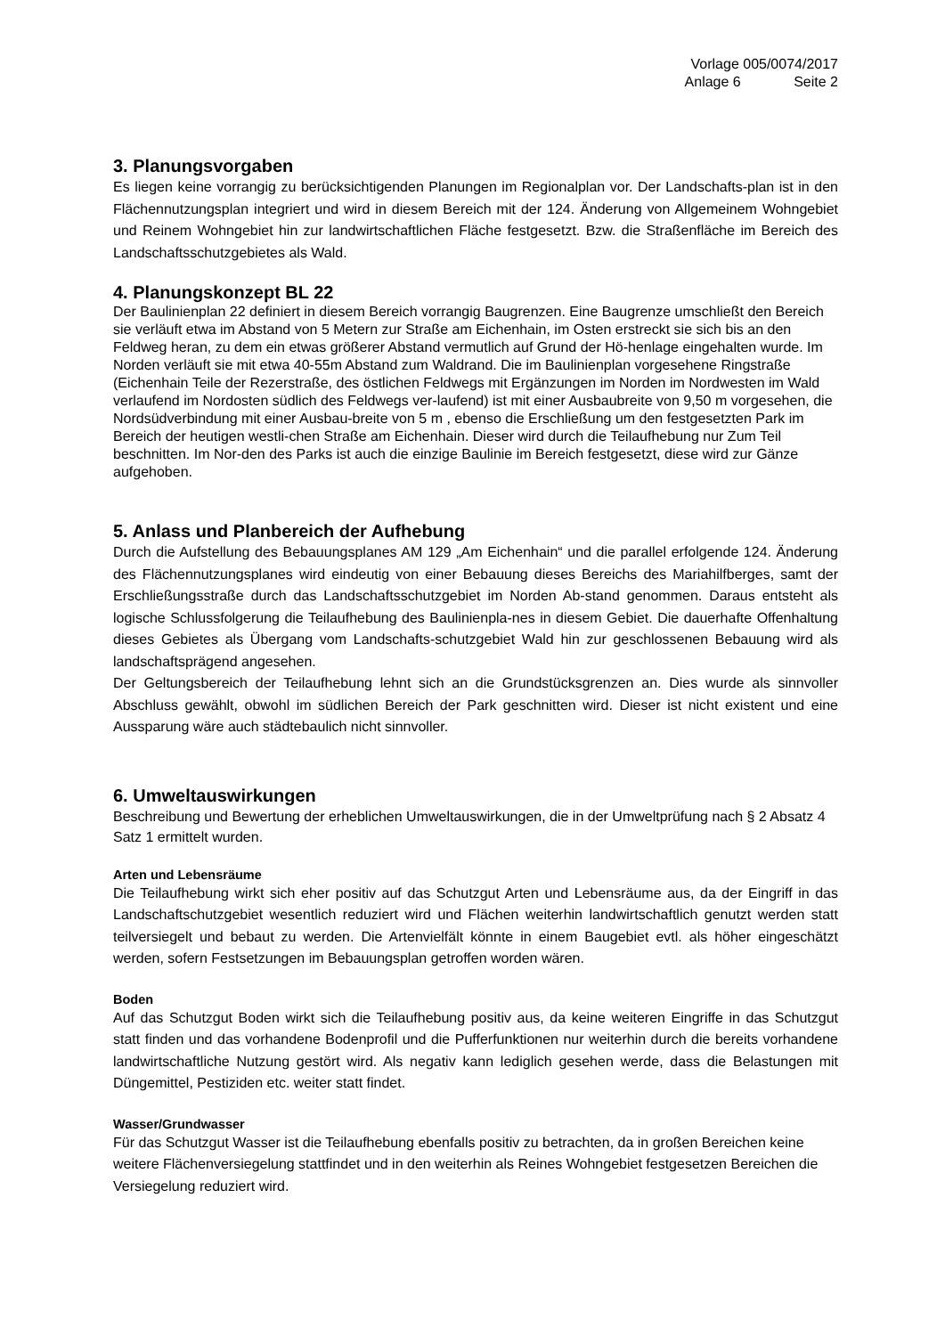Vorlage 005/0074/2017
Anlage 6 Seite 2
3. Planungsvorgaben
Es liegen keine vorrangig zu berücksichtigenden Planungen im Regionalplan vor. Der Landschafts-plan ist in den Flächennutzungsplan integriert und wird in diesem Bereich mit der 124. Änderung von Allgemeinem Wohngebiet und Reinem Wohngebiet hin zur landwirtschaftlichen Fläche festgesetzt. Bzw. die Straßenfläche im Bereich des Landschaftsschutzgebietes als Wald.
4. Planungskonzept BL 22
Der Baulinienplan 22 definiert in diesem Bereich vorrangig Baugrenzen. Eine Baugrenze umschließt den Bereich sie verläuft etwa im Abstand von 5 Metern zur Straße am Eichenhain, im Osten erstreckt sie sich bis an den Feldweg heran, zu dem ein etwas größerer Abstand vermutlich auf Grund der Hö-henlage eingehalten wurde. Im Norden verläuft sie mit etwa 40-55m Abstand zum Waldrand. Die im Baulinienplan vorgesehene Ringstraße (Eichenhain Teile der Rezerstraße, des östlichen Feldwegs mit Ergänzungen im Norden im Nordwesten im Wald verlaufend im Nordosten südlich des Feldwegs ver-laufend) ist mit einer Ausbaubreite von 9,50 m vorgesehen, die Nordsüdverbindung mit einer Ausbau-breite von 5 m , ebenso die Erschließung um den festgesetzten Park im Bereich der heutigen westli-chen Straße am Eichenhain. Dieser wird durch die Teilaufhebung nur Zum Teil beschnitten. Im Nor-den des Parks ist auch die einzige Baulinie im Bereich festgesetzt, diese wird zur Gänze aufgehoben.
5. Anlass und Planbereich der Aufhebung
Durch die Aufstellung des Bebauungsplanes AM 129 „Am Eichenhain“ und die parallel erfolgende 124. Änderung des Flächennutzungsplanes wird eindeutig von einer Bebauung dieses Bereichs des Mariahilfberges, samt der Erschließungsstraße durch das Landschaftsschutzgebiet im Norden Ab-stand genommen. Daraus entsteht als logische Schlussfolgerung die Teilaufhebung des Baulinienpla-nes in diesem Gebiet. Die dauerhafte Offenhaltung dieses Gebietes als Übergang vom Landschafts-schutzgebiet Wald hin zur geschlossenen Bebauung wird als landschaftsprägend angesehen.
Der Geltungsbereich der Teilaufhebung lehnt sich an die Grundstücksgrenzen an. Dies wurde als sinnvoller Abschluss gewählt, obwohl im südlichen Bereich der Park geschnitten wird. Dieser ist nicht existent und eine Aussparung wäre auch städtebaulich nicht sinnvoller.
6. Umweltauswirkungen
Beschreibung und Bewertung der erheblichen Umweltauswirkungen, die in der Umweltprüfung nach § 2 Absatz 4 Satz 1 ermittelt wurden.
Arten und Lebensräume
Die Teilaufhebung wirkt sich eher positiv auf das Schutzgut Arten und Lebensräume aus, da der Eingriff in das Landschaftschutzgebiet wesentlich reduziert wird und Flächen weiterhin landwirtschaftlich genutzt werden statt teilversiegelt und bebaut zu werden. Die Artenvielfält könnte in einem Baugebiet evtl. als höher eingeschätzt werden, sofern Festsetzungen im Bebauungsplan getroffen worden wären.
Boden
Auf das Schutzgut Boden wirkt sich die Teilaufhebung positiv aus, da keine weiteren Eingriffe in das Schutzgut statt finden und das vorhandene Bodenprofil und die Pufferfunktionen nur weiterhin durch die bereits vorhandene landwirtschaftliche Nutzung gestört wird. Als negativ kann lediglich gesehen werde, dass die Belastungen mit Düngemittel, Pestiziden etc. weiter statt findet.
Wasser/Grundwasser
Für das Schutzgut Wasser ist die Teilaufhebung ebenfalls positiv zu betrachten, da in großen Bereichen keine weitere Flächenversiegelung stattfindet und in den weiterhin als Reines Wohngebiet festgesetzen Bereichen die Versiegelung reduziert wird.